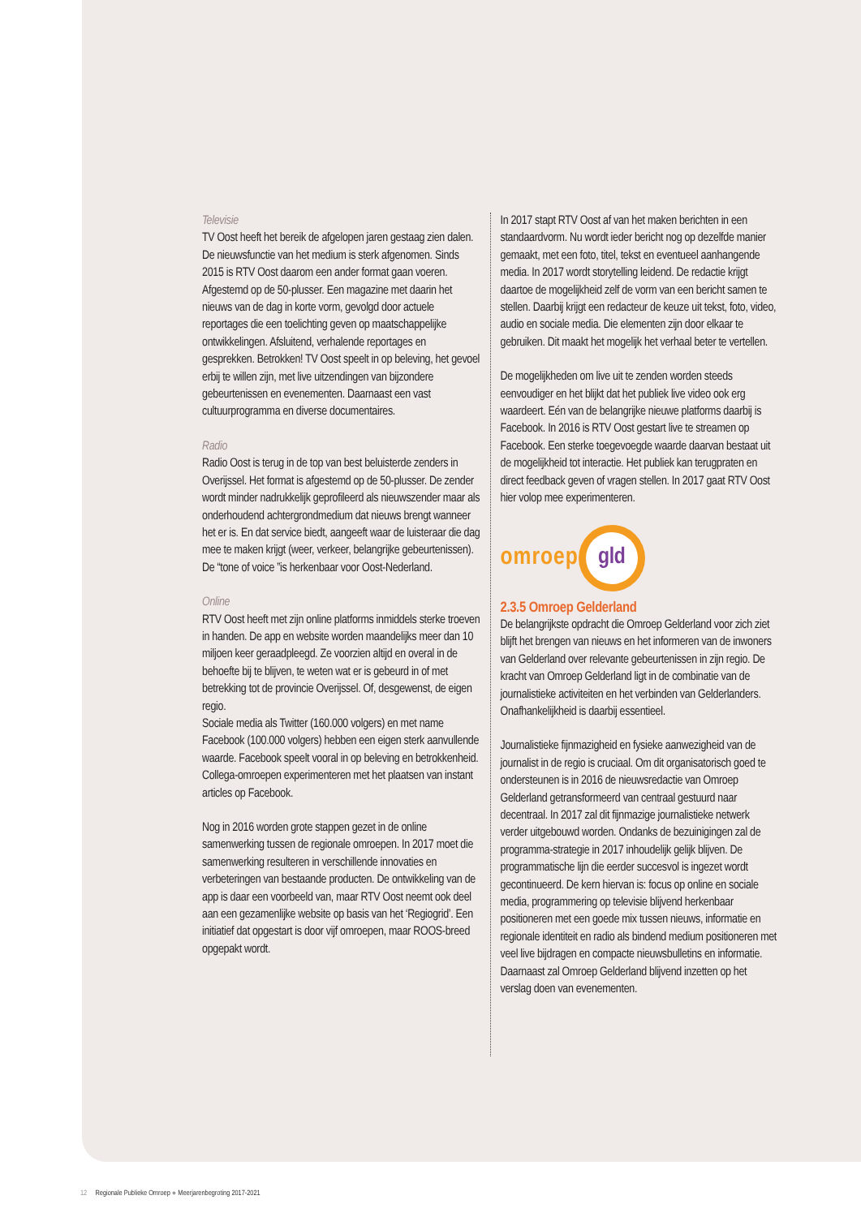Televisie
TV Oost heeft het bereik de afgelopen jaren gestaag zien dalen. De nieuwsfunctie van het medium is sterk afgenomen. Sinds 2015 is RTV Oost daarom een ander format gaan voeren. Afgestemd op de 50-plusser. Een magazine met daarin het nieuws van de dag in korte vorm, gevolgd door actuele reportages die een toelichting geven op maatschappelijke ontwikkelingen. Afsluitend, verhalende reportages en gesprekken. Betrokken! TV Oost speelt in op beleving, het gevoel erbij te willen zijn, met live uitzendingen van bijzondere gebeurtenissen en evenementen. Daarnaast een vast cultuurprogramma en diverse documentaires.
Radio
Radio Oost is terug in de top van best beluisterde zenders in Overijssel. Het format is afgestemd op de 50-plusser. De zender wordt minder nadrukkelijk geprofileerd als nieuwszender maar als onderhoudend achtergrondmedium dat nieuws brengt wanneer het er is. En dat service biedt, aangeeft waar de luisteraar die dag mee te maken krijgt (weer, verkeer, belangrijke gebeurtenissen). De “tone of voice ”is herkenbaar voor Oost-Nederland.
Online
RTV Oost heeft met zijn online platforms inmiddels sterke troeven in handen. De app en website worden maandelijks meer dan 10 miljoen keer geraadpleegd. Ze voorzien altijd en overal in de behoefte bij te blijven, te weten wat er is gebeurd in of met betrekking tot de provincie Overijssel. Of, desgewenst, de eigen regio.
Sociale media als Twitter (160.000 volgers) en met name Facebook (100.000 volgers) hebben een eigen sterk aanvullende waarde. Facebook speelt vooral in op beleving en betrokkenheid. Collega-omroepen experimenteren met het plaatsen van instant articles op Facebook.
Nog in 2016 worden grote stappen gezet in de online samenwerking tussen de regionale omroepen. In 2017 moet die samenwerking resulteren in verschillende innovaties en verbeteringen van bestaande producten. De ontwikkeling van de app is daar een voorbeeld van, maar RTV Oost neemt ook deel aan een gezamenlijke website op basis van het ‘Regiogrid’. Een initiatief dat opgestart is door vijf omroepen, maar ROOS-breed opgepakt wordt.
In 2017 stapt RTV Oost af van het maken berichten in een standaardvorm. Nu wordt ieder bericht nog op dezelfde manier gemaakt, met een foto, titel, tekst en eventueel aanhangende media. In 2017 wordt storytelling leidend. De redactie krijgt daartoe de mogelijkheid zelf de vorm van een bericht samen te stellen. Daarbij krijgt een redacteur de keuze uit tekst, foto, video, audio en sociale media. Die elementen zijn door elkaar te gebruiken. Dit maakt het mogelijk het verhaal beter te vertellen.
De mogelijkheden om live uit te zenden worden steeds eenvoudiger en het blijkt dat het publiek live video ook erg waardeert. Eén van de belangrijke nieuwe platforms daarbij is Facebook. In 2016 is RTV Oost gestart live te streamen op Facebook. Een sterke toegevoegde waarde daarvan bestaat uit de mogelijkheid tot interactie. Het publiek kan terugpraten en direct feedback geven of vragen stellen. In 2017 gaat RTV Oost hier volop mee experimenteren.
omroep
gld
2.3.5 Omroep Gelderland
De belangrijkste opdracht die Omroep Gelderland voor zich ziet blijft het brengen van nieuws en het informeren van de inwoners van Gelderland over relevante gebeurtenissen in zijn regio. De kracht van Omroep Gelderland ligt in de combinatie van de journalistieke activiteiten en het verbinden van Gelderlanders. Onafhankelijkheid is daarbij essentieel.
Journalistieke fijnmazigheid en fysieke aanwezigheid van de journalist in de regio is cruciaal. Om dit organisatorisch goed te ondersteunen is in 2016 de nieuwsredactie van Omroep Gelderland getransformeerd van centraal gestuurd naar decentraal. In 2017 zal dit fijnmazige journalistieke netwerk verder uitgebouwd worden. Ondanks de bezuinigingen zal de programma-strategie in 2017 inhoudelijk gelijk blijven. De programmatische lijn die eerder succesvol is ingezet wordt gecontinueerd. De kern hiervan is: focus op online en sociale media, programmering op televisie blijvend herkenbaar positioneren met een goede mix tussen nieuws, informatie en regionale identiteit en radio als bindend medium positioneren met veel live bijdragen en compacte nieuwsbulletins en informatie. Daarnaast zal Omroep Gelderland blijvend inzetten op het verslag doen van evenementen.
12 Regionale Publieke Omroep ● Meerjarenbegroting 2017-2021